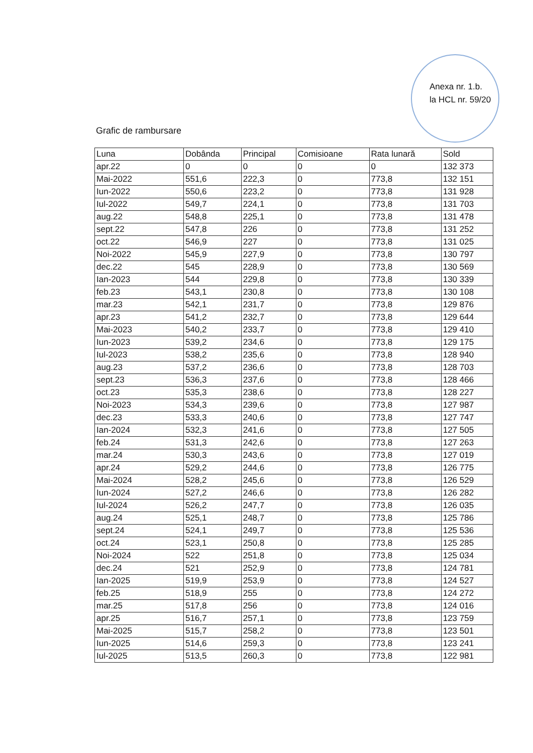Anexa nr. 1.b.
la HCL nr. 59/20
Grafic de rambursare
| Luna | Dobânda | Principal | Comisioane | Rata lunară | Sold |
| --- | --- | --- | --- | --- | --- |
| apr.22 | 0 | 0 | 0 | 0 | 132 373 |
| Mai-2022 | 551,6 | 222,3 | 0 | 773,8 | 132 151 |
| Iun-2022 | 550,6 | 223,2 | 0 | 773,8 | 131 928 |
| Iul-2022 | 549,7 | 224,1 | 0 | 773,8 | 131 703 |
| aug.22 | 548,8 | 225,1 | 0 | 773,8 | 131 478 |
| sept.22 | 547,8 | 226 | 0 | 773,8 | 131 252 |
| oct.22 | 546,9 | 227 | 0 | 773,8 | 131 025 |
| Noi-2022 | 545,9 | 227,9 | 0 | 773,8 | 130 797 |
| dec.22 | 545 | 228,9 | 0 | 773,8 | 130 569 |
| Ian-2023 | 544 | 229,8 | 0 | 773,8 | 130 339 |
| feb.23 | 543,1 | 230,8 | 0 | 773,8 | 130 108 |
| mar.23 | 542,1 | 231,7 | 0 | 773,8 | 129 876 |
| apr.23 | 541,2 | 232,7 | 0 | 773,8 | 129 644 |
| Mai-2023 | 540,2 | 233,7 | 0 | 773,8 | 129 410 |
| Iun-2023 | 539,2 | 234,6 | 0 | 773,8 | 129 175 |
| Iul-2023 | 538,2 | 235,6 | 0 | 773,8 | 128 940 |
| aug.23 | 537,2 | 236,6 | 0 | 773,8 | 128 703 |
| sept.23 | 536,3 | 237,6 | 0 | 773,8 | 128 466 |
| oct.23 | 535,3 | 238,6 | 0 | 773,8 | 128 227 |
| Noi-2023 | 534,3 | 239,6 | 0 | 773,8 | 127 987 |
| dec.23 | 533,3 | 240,6 | 0 | 773,8 | 127 747 |
| Ian-2024 | 532,3 | 241,6 | 0 | 773,8 | 127 505 |
| feb.24 | 531,3 | 242,6 | 0 | 773,8 | 127 263 |
| mar.24 | 530,3 | 243,6 | 0 | 773,8 | 127 019 |
| apr.24 | 529,2 | 244,6 | 0 | 773,8 | 126 775 |
| Mai-2024 | 528,2 | 245,6 | 0 | 773,8 | 126 529 |
| Iun-2024 | 527,2 | 246,6 | 0 | 773,8 | 126 282 |
| Iul-2024 | 526,2 | 247,7 | 0 | 773,8 | 126 035 |
| aug.24 | 525,1 | 248,7 | 0 | 773,8 | 125 786 |
| sept.24 | 524,1 | 249,7 | 0 | 773,8 | 125 536 |
| oct.24 | 523,1 | 250,8 | 0 | 773,8 | 125 285 |
| Noi-2024 | 522 | 251,8 | 0 | 773,8 | 125 034 |
| dec.24 | 521 | 252,9 | 0 | 773,8 | 124 781 |
| Ian-2025 | 519,9 | 253,9 | 0 | 773,8 | 124 527 |
| feb.25 | 518,9 | 255 | 0 | 773,8 | 124 272 |
| mar.25 | 517,8 | 256 | 0 | 773,8 | 124 016 |
| apr.25 | 516,7 | 257,1 | 0 | 773,8 | 123 759 |
| Mai-2025 | 515,7 | 258,2 | 0 | 773,8 | 123 501 |
| Iun-2025 | 514,6 | 259,3 | 0 | 773,8 | 123 241 |
| Iul-2025 | 513,5 | 260,3 | 0 | 773,8 | 122 981 |